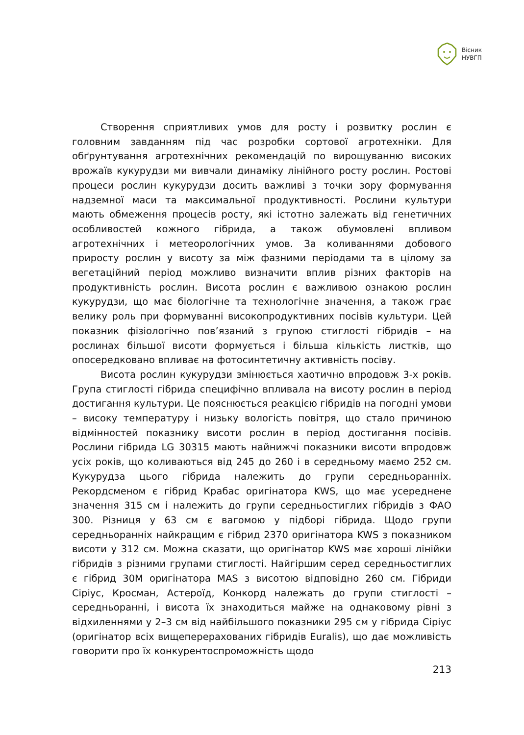Вісник
НУВГП
Створення сприятливих умов для росту і розвитку рослин є головним завданням під час розробки сортової агротехніки. Для обґрунтування агротехнічних рекомендацій по вирощуванню високих врожаїв кукурудзи ми вивчали динаміку лінійного росту рослин. Ростові процеси рослин кукурудзи досить важливі з точки зору формування надземної маси та максимальної продуктивності. Рослини культури мають обмеження процесів росту, які істотно залежать від генетичних особливостей кожного гібрида, а також обумовлені впливом агротехнічних і метеорологічних умов. За коливаннями добового приросту рослин у висоту за між фазними періодами та в цілому за вегетаційний період можливо визначити вплив різних факторів на продуктивність рослин. Висота рослин є важливою ознакою рослин кукурудзи, що має біологічне та технологічне значення, а також грає велику роль при формуванні високопродуктивних посівів культури. Цей показник фізіологічно пов’язаний з групою стиглості гібридів – на рослинах більшої висоти формується і більша кількість листків, що опосередковано впливає на фотосинтетичну активність посіву.
Висота рослин кукурудзи змінюється хаотично впродовж 3-х років. Група стиглості гібрида специфічно впливала на висоту рослин в період достигання культури. Це пояснюється реакцією гібридів на погодні умови – високу температуру і низьку вологість повітря, що стало причиною відмінностей показнику висоти рослин в період достигання посівів. Рослини гібрида LG 30315 мають найнижчі показники висоти впродовж усіх років, що коливаються від 245 до 260 і в середньому маємо 252 см. Кукурудза цього гібрида належить до групи середньоранніх. Рекордсменом є гібрид Крабас оригінатора KWS, що має усереднене значення 315 см і належить до групи середньостиглих гібридів з ФАО 300. Різниця у 63 см є вагомою у підборі гібрида. Щодо групи середньоранніх найкращим є гібрид 2370 оригінатора KWS з показником висоти у 312 см. Можна сказати, що оригінатор KWS має хороші лінійки гібридів з різними групами стиглості. Найгіршим серед середньостиглих є гібрид 30М оригінатора MAS з висотою відповідно 260 см. Гібриди Сіріус, Кросман, Астероїд, Конкорд належать до групи стиглості – середньоранні, і висота їх знаходиться майже на однаковому рівні з відхиленнями у 2–3 см від найбільшого показники 295 см у гібрида Сіріус (оригінатор всіх вищеперерахованих гібридів Euralis), що дає можливість говорити про їх конкурентоспроможність щодо
213